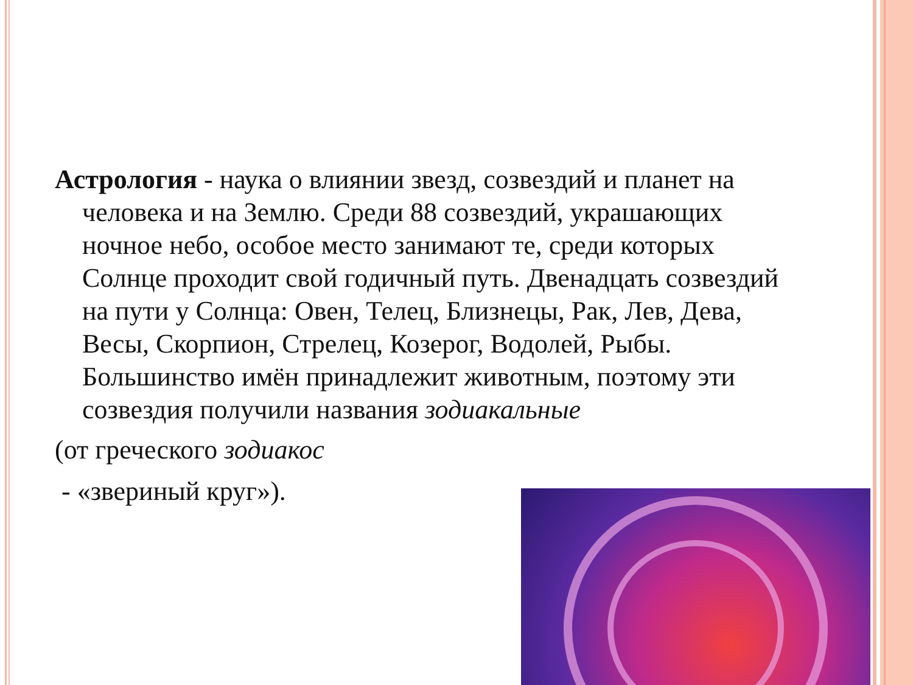Астрология - наука о влиянии звезд, созвездий и планет на человека и на Землю. Среди 88 созвездий, украшающих ночное небо, особое место занимают те, среди которых Солнце проходит свой годичный путь. Двенадцать созвездий на пути у Солнца: Овен, Телец, Близнецы, Рак, Лев, Дева, Весы, Скорпион, Стрелец, Козерог, Водолей, Рыбы. Большинство имён принадлежит животным, поэтому эти созвездия получили названия зодиакальные
(от греческого зодиакос
- «звериный круг»).